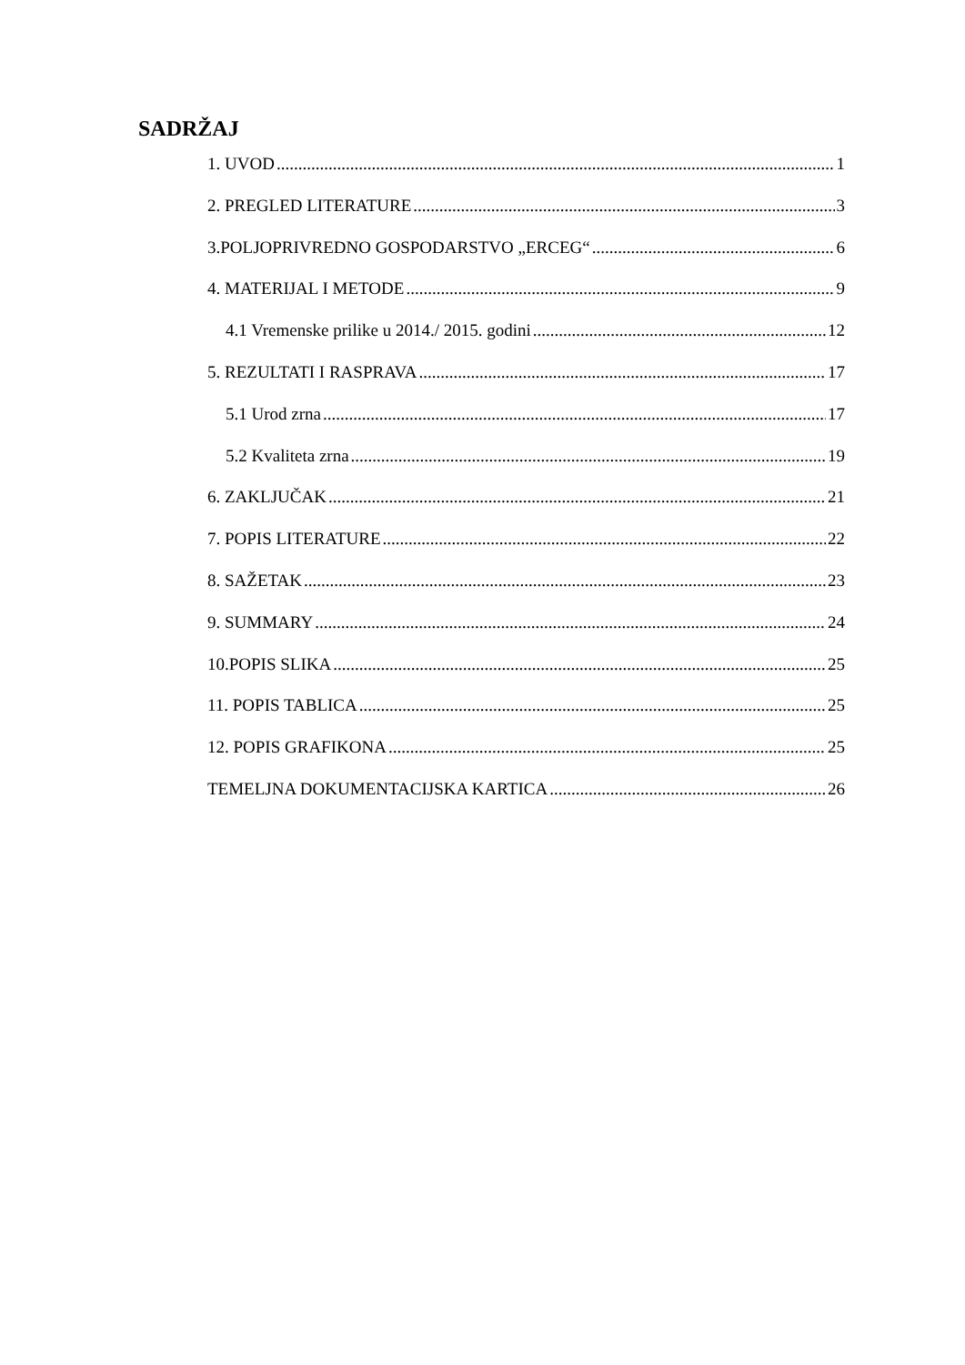SADRŽAJ
1. UVOD 1
2. PREGLED LITERATURE 3
3.POLJOPRIVREDNO GOSPODARSTVO „ERCEG“ 6
4. MATERIJAL I METODE 9
4.1 Vremenske prilike u 2014./ 2015. godini 12
5. REZULTATI I RASPRAVA 17
5.1 Urod zrna 17
5.2 Kvaliteta zrna 19
6. ZAKLJUČAK 21
7. POPIS LITERATURE 22
8. SAŽETAK 23
9. SUMMARY 24
10.POPIS SLIKA 25
11. POPIS TABLICA 25
12. POPIS GRAFIKONA 25
TEMELJNA DOKUMENTACIJSKA KARTICA 26